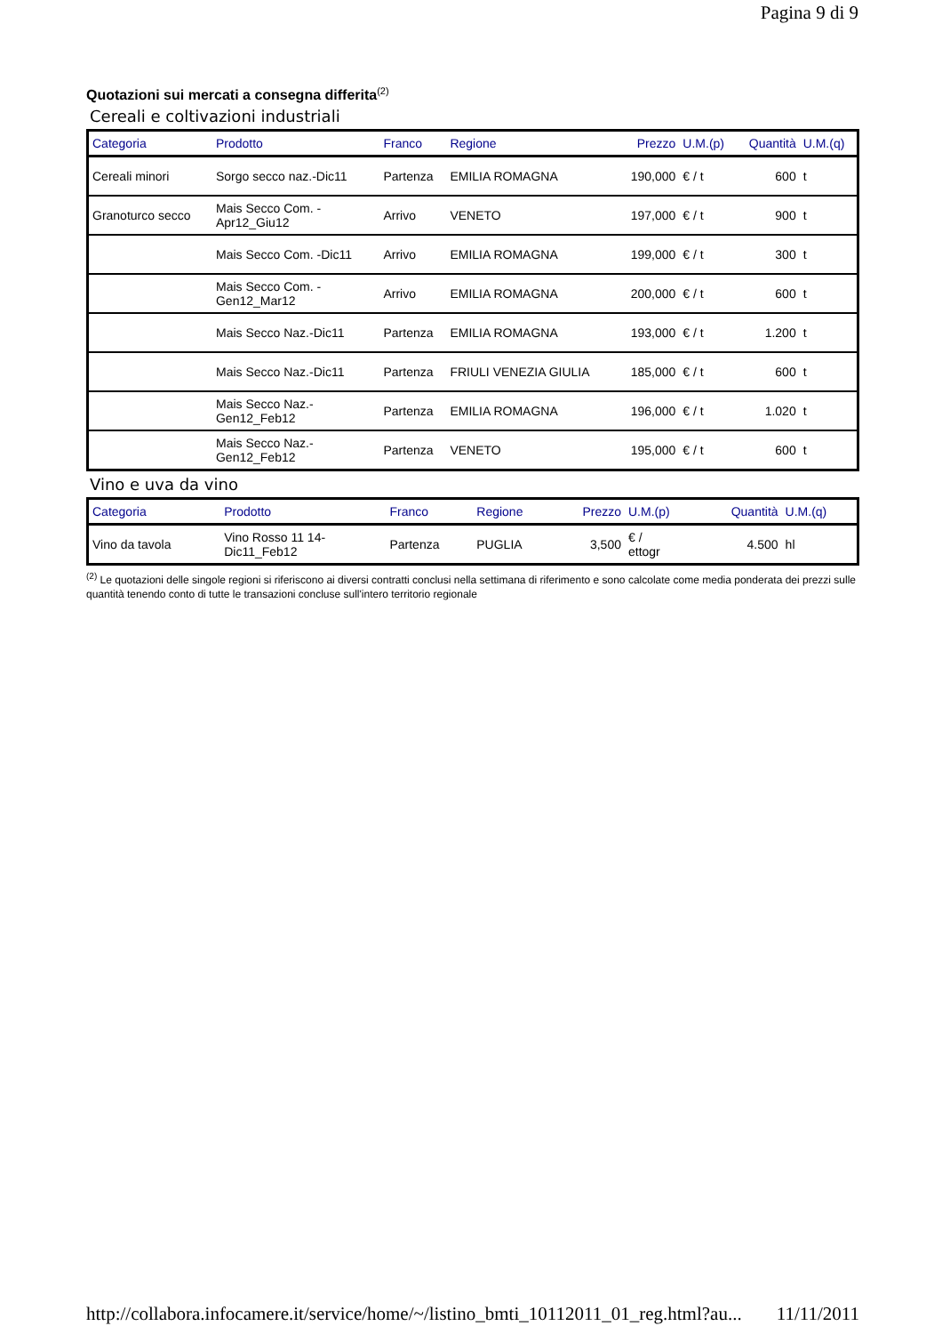Pagina 9 di 9
Quotazioni sui mercati a consegna differita<sup>(2)</sup>
Cereali e coltivazioni industriali
| Categoria | Prodotto | Franco | Regione | Prezzo | U.M.(p) | Quantità | U.M.(q) |
| --- | --- | --- | --- | --- | --- | --- | --- |
| Cereali minori | Sorgo secco naz.-Dic11 | Partenza | EMILIA ROMAGNA | 190,000 | € / t | 600 | t |
| Granoturco secco | Mais Secco Com. - Apr12_Giu12 | Arrivo | VENETO | 197,000 | € / t | 900 | t |
| | Mais Secco Com. -Dic11 | Arrivo | EMILIA ROMAGNA | 199,000 | € / t | 300 | t |
| | Mais Secco Com. - Gen12_Mar12 | Arrivo | EMILIA ROMAGNA | 200,000 | € / t | 600 | t |
| | Mais Secco Naz.-Dic11 | Partenza | EMILIA ROMAGNA | 193,000 | € / t | 1.200 | t |
| | Mais Secco Naz.-Dic11 | Partenza | FRIULI VENEZIA GIULIA | 185,000 | € / t | 600 | t |
| | Mais Secco Naz.- Gen12_Feb12 | Partenza | EMILIA ROMAGNA | 196,000 | € / t | 1.020 | t |
| | Mais Secco Naz.- Gen12_Feb12 | Partenza | VENETO | 195,000 | € / t | 600 | t |
Vino e uva da vino
| Categoria | Prodotto | Franco | Regione | Prezzo | U.M.(p) | Quantità | U.M.(q) |
| --- | --- | --- | --- | --- | --- | --- | --- |
| Vino da tavola | Vino Rosso 11 14- Dic11_Feb12 | Partenza | PUGLIA | 3,500 | € / ettogr | 4.500 | hl |
<sup>(2)</sup> Le quotazioni delle singole regioni si riferiscono ai diversi contratti conclusi nella settimana di riferimento e sono calcolate come media ponderata dei prezzi sulle quantità tenendo conto di tutte le transazioni concluse sull'intero territorio regionale
http://collabora.infocamere.it/service/home/~/listino_bmti_10112011_01_reg.html?au... 11/11/2011